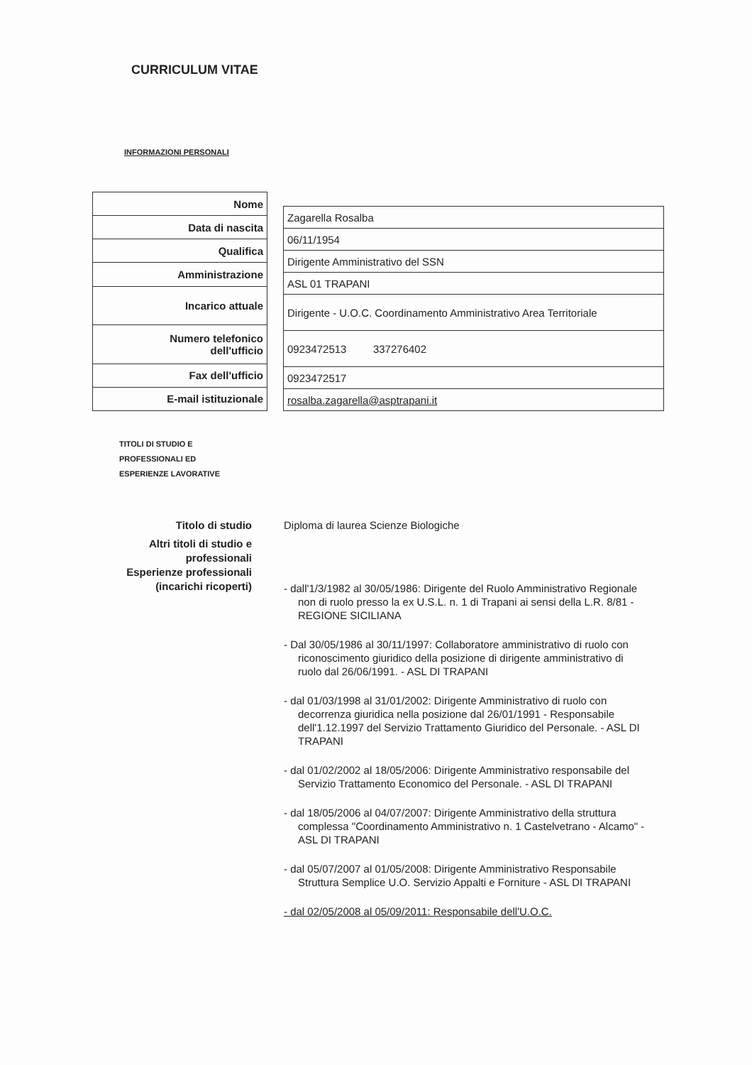CURRICULUM VITAE
INFORMAZIONI PERSONALI
| Nome |
| Data di nascita |
| Qualifica |
| Amministrazione |
| Incarico attuale |
| Numero telefonico dell'ufficio |
| Fax dell'ufficio |
| E-mail istituzionale |
| Zagarella Rosalba |
| 06/11/1954 |
| Dirigente Amministrativo del SSN |
| ASL 01 TRAPANI |
| Dirigente - U.O.C. Coordinamento Amministrativo Area Territoriale |
| 0923472513 337276402 |
| 0923472517 |
| rosalba.zagarella@asptrapani.it |
TITOLI DI STUDIO E
PROFESSIONALI ED
ESPERIENZE LAVORATIVE
Titolo di studio
Altri titoli di studio e
professionali
Esperienze professionali
(incarichi ricoperti)
Diploma di laurea Scienze Biologiche
- dall'1/3/1982 al 30/05/1986: Dirigente del Ruolo Amministrativo Regionale non di ruolo presso la ex U.S.L. n. 1 di Trapani ai sensi della L.R. 8/81 - REGIONE SICILIANA
- Dal 30/05/1986 al 30/11/1997: Collaboratore amministrativo di ruolo con riconoscimento giuridico della posizione di dirigente amministrativo di ruolo dal 26/06/1991. - ASL DI TRAPANI
- dal 01/03/1998 al 31/01/2002: Dirigente Amministrativo di ruolo con decorrenza giuridica nella posizione dal 26/01/1991 - Responsabile dell'1.12.1997 del Servizio Trattamento Giuridico del Personale. - ASL DI TRAPANI
- dal 01/02/2002 al 18/05/2006: Dirigente Amministrativo responsabile del Servizio Trattamento Economico del Personale. - ASL DI TRAPANI
- dal 18/05/2006 al 04/07/2007: Dirigente Amministrativo della struttura complessa "Coordinamento Amministrativo n. 1 Castelvetrano - Alcamo" - ASL DI TRAPANI
- dal 05/07/2007 al 01/05/2008: Dirigente Amministrativo Responsabile Struttura Semplice U.O. Servizio Appalti e Forniture - ASL DI TRAPANI
- dal 02/05/2008 al 05/09/2011: Responsabile dell'U.O.C.